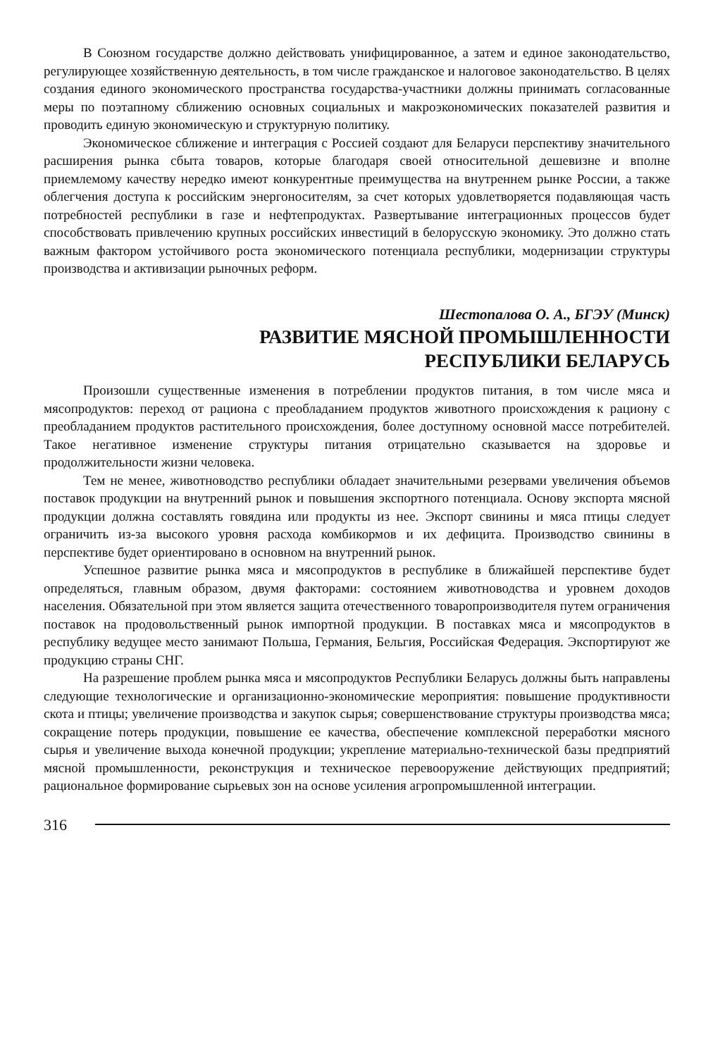В Союзном государстве должно действовать унифицированное, а затем и единое законодательство, регулирующее хозяйственную деятельность, в том числе гражданское и налоговое законодательство. В целях создания единого экономического пространства государства-участники должны принимать согласованные меры по поэтапному сближению основных социальных и макроэкономических показателей развития и проводить единую экономическую и структурную политику.
Экономическое сближение и интеграция с Россией создают для Беларуси перспективу значительного расширения рынка сбыта товаров, которые благодаря своей относительной дешевизне и вполне приемлемому качеству нередко имеют конкурентные преимущества на внутреннем рынке России, а также облегчения доступа к российским энергоносителям, за счет которых удовлетворяется подавляющая часть потребностей республики в газе и нефтепродуктах. Развертывание интеграционных процессов будет способствовать привлечению крупных российских инвестиций в белорусскую экономику. Это должно стать важным фактором устойчивого роста экономического потенциала республики, модернизации структуры производства и активизации рыночных реформ.
Шестопалова О. А., БГЭУ (Минск)
РАЗВИТИЕ МЯСНОЙ ПРОМЫШЛЕННОСТИ
РЕСПУБЛИКИ БЕЛАРУСЬ
Произошли существенные изменения в потреблении продуктов питания, в том числе мяса и мясопродуктов: переход от рациона с преобладанием продуктов животного происхождения к рациону с преобладанием продуктов растительного происхождения, более доступному основной массе потребителей. Такое негативное изменение структуры питания отрицательно сказывается на здоровье и продолжительности жизни человека.
Тем не менее, животноводство республики обладает значительными резервами увеличения объемов поставок продукции на внутренний рынок и повышения экспортного потенциала. Основу экспорта мясной продукции должна составлять говядина или продукты из нее. Экспорт свинины и мяса птицы следует ограничить из-за высокого уровня расхода комбикормов и их дефицита. Производство свинины в перспективе будет ориентировано в основном на внутренний рынок.
Успешное развитие рынка мяса и мясопродуктов в республике в ближайшей перспективе будет определяться, главным образом, двумя факторами: состоянием животноводства и уровнем доходов населения. Обязательной при этом является защита отечественного товаропроизводителя путем ограничения поставок на продовольственный рынок импортной продукции. В поставках мяса и мясопродуктов в республику ведущее место занимают Польша, Германия, Бельгия, Российская Федерация. Экспортируют же продукцию страны СНГ.
На разрешение проблем рынка мяса и мясопродуктов Республики Беларусь должны быть направлены следующие технологические и организационно-экономические мероприятия: повышение продуктивности скота и птицы; увеличение производства и закупок сырья; совершенствование структуры производства мяса; сокращение потерь продукции, повышение ее качества, обеспечение комплексной переработки мясного сырья и увеличение выхода конечной продукции; укрепление материально-технической базы предприятий мясной промышленности, реконструкция и техническое перевооружение действующих предприятий; рациональное формирование сырьевых зон на основе усиления агропромышленной интеграции.
316